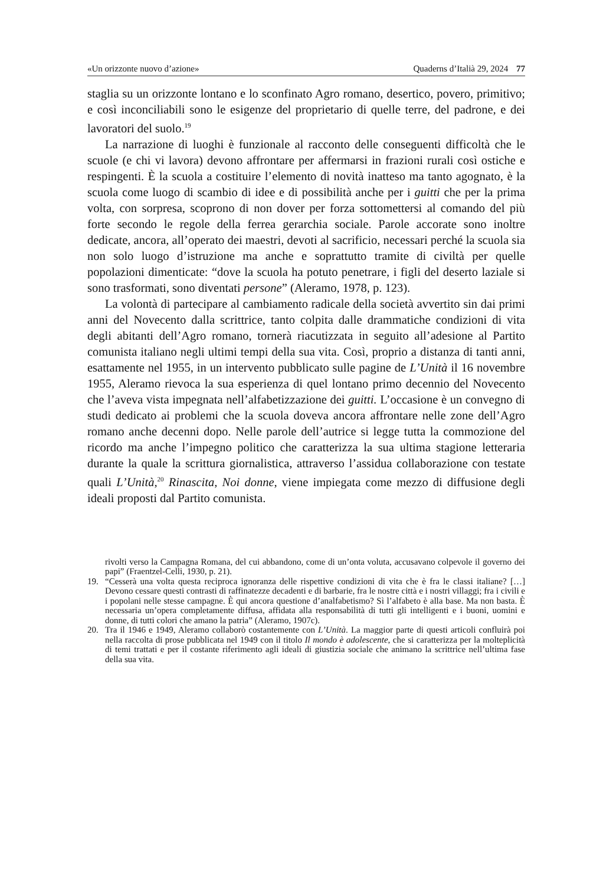«Un orizzonte nuovo d’azione» Quaderns d’Italià 29, 2024 77
staglia su un orizzonte lontano e lo sconfinato Agro romano, desertico, povero, primitivo; e così inconciliabili sono le esigenze del proprietario di quelle terre, del padrone, e dei lavoratori del suolo.<sup>19</sup>
La narrazione di luoghi è funzionale al racconto delle conseguenti difficoltà che le scuole (e chi vi lavora) devono affrontare per affermarsi in frazioni rurali così ostiche e respingenti. È la scuola a costituire l’elemento di novità inatteso ma tanto agognato, è la scuola come luogo di scambio di idee e di possibilità anche per i guitti che per la prima volta, con sorpresa, scoprono di non dover per forza sottomettersi al comando del più forte secondo le regole della ferrea gerarchia sociale. Parole accorate sono inoltre dedicate, ancora, all’operato dei maestri, devoti al sacrificio, necessari perché la scuola sia non solo luogo d’istruzione ma anche e soprattutto tramite di civiltà per quelle popolazioni dimenticate: “dove la scuola ha potuto penetrare, i figli del deserto laziale si sono trasformati, sono diventati persone” (Aleramo, 1978, p. 123).
La volontà di partecipare al cambiamento radicale della società avvertito sin dai primi anni del Novecento dalla scrittrice, tanto colpita dalle drammatiche condizioni di vita degli abitanti dell’Agro romano, tornerà riacutizzata in seguito all’adesione al Partito comunista italiano negli ultimi tempi della sua vita. Così, proprio a distanza di tanti anni, esattamente nel 1955, in un intervento pubblicato sulle pagine de L’Unità il 16 novembre 1955, Aleramo rievoca la sua esperienza di quel lontano primo decennio del Novecento che l’aveva vista impegnata nell’alfabetizzazione dei guitti. L’occasione è un convegno di studi dedicato ai problemi che la scuola doveva ancora affrontare nelle zone dell’Agro romano anche decenni dopo. Nelle parole dell’autrice si legge tutta la commozione del ricordo ma anche l’impegno politico che caratterizza la sua ultima stagione letteraria durante la quale la scrittura giornalistica, attraverso l’assidua collaborazione con testate quali L’Unità,<sup>20</sup> Rinascita, Noi donne, viene impiegata come mezzo di diffusione degli ideali proposti dal Partito comunista.
rivolti verso la Campagna Romana, del cui abbandono, come di un’onta voluta, accusavano colpevole il governo dei papi” (Fraentzel-Celli, 1930, p. 21).
19. “Cesserà una volta questa reciproca ignoranza delle rispettive condizioni di vita che è fra le classi italiane? […] Devono cessare questi contrasti di raffinatezze decadenti e di barbarie, fra le nostre città e i nostri villaggi; fra i civili e i popolani nelle stesse campagne. È qui ancora questione d’analfabetismo? Sì l’alfabeto è alla base. Ma non basta. È necessaria un’opera completamente diffusa, affidata alla responsabilità di tutti gli intelligenti e i buoni, uomini e donne, di tutti colori che amano la patria” (Aleramo, 1907c).
20. Tra il 1946 e 1949, Aleramo collaborò costantemente con L’Unità. La maggior parte di questi articoli confluirà poi nella raccolta di prose pubblicata nel 1949 con il titolo Il mondo è adolescente, che si caratterizza per la molteplicità di temi trattati e per il costante riferimento agli ideali di giustizia sociale che animano la scrittrice nell’ultima fase della sua vita.